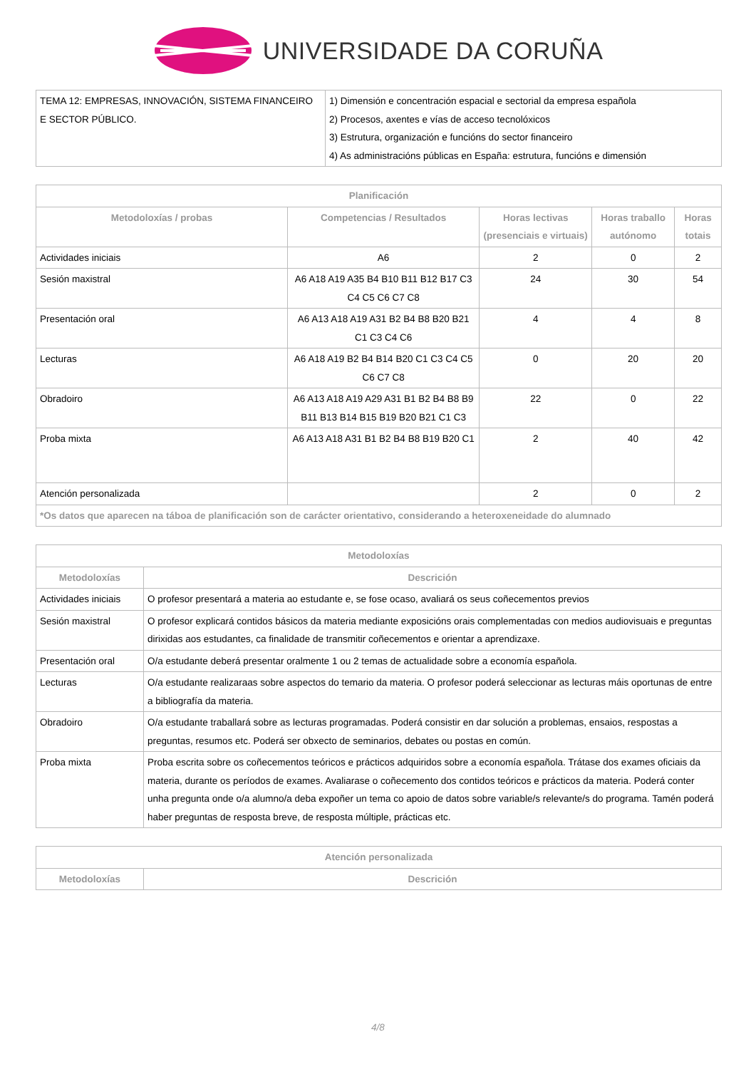UNIVERSIDADE DA CORUÑA
| TEMA 12: EMPRESAS, INNOVACIÓN, SISTEMA FINANCEIRO E SECTOR PÚBLICO. | 1) Dimensión e concentración espacial e sectorial da empresa española 2) Procesos, axentes e vías de acceso tecnolóxicos 3) Estrutura, organización e funcións do sector financeiro 4) As administracións públicas en España: estrutura, funcións e dimensión |
| Planificación | | | | |
| --- | --- | --- | --- | --- |
| Metodoloxías / probas | Competencias / Resultados | Horas lectivas (presenciais e virtuais) | Horas traballo autónomo | Horas totais |
| Actividades iniciais | A6 | 2 | 0 | 2 |
| Sesión maxistral | A6 A18 A19 A35 B4 B10 B11 B12 B17 C3 C4 C5 C6 C7 C8 | 24 | 30 | 54 |
| Presentación oral | A6 A13 A18 A19 A31 B2 B4 B8 B20 B21 C1 C3 C4 C6 | 4 | 4 | 8 |
| Lecturas | A6 A18 A19 B2 B4 B14 B20 C1 C3 C4 C5 C6 C7 C8 | 0 | 20 | 20 |
| Obradoiro | A6 A13 A18 A19 A29 A31 B1 B2 B4 B8 B9 B11 B13 B14 B15 B19 B20 B21 C1 C3 | 22 | 0 | 22 |
| Proba mixta | A6 A13 A18 A31 B1 B2 B4 B8 B19 B20 C1 | 2 | 40 | 42 |
| Atención personalizada | | 2 | 0 | 2 |
| *Os datos que aparecen na táboa de planificación son de carácter orientativo, considerando a heteroxeneidade do alumnado | | | | |
| Metodoloxías | |
| --- | --- |
| Metodoloxías | Descrición |
| Actividades iniciais | O profesor presentará a materia ao estudante e, se fose ocaso, avaliará os seus coñecementos previos |
| Sesión maxistral | O profesor explicará contidos básicos da materia mediante exposicións orais complementadas con medios audiovisuais e preguntas dirixidas aos estudantes, ca finalidade de transmitir coñecementos e orientar a aprendizaxe. |
| Presentación oral | O/a estudante deberá presentar oralmente 1 ou 2 temas de actualidade sobre a economía española. |
| Lecturas | O/a estudante realizaraas sobre aspectos do temario da materia. O profesor poderá seleccionar as lecturas máis oportunas de entre a bibliografía da materia. |
| Obradoiro | O/a estudante traballará sobre as lecturas programadas. Poderá consistir en dar solución a problemas, ensaios, respostas a preguntas, resumos etc. Poderá ser obxecto de seminarios, debates ou postas en común. |
| Proba mixta | Proba escrita sobre os coñecementos teóricos e prácticos adquiridos sobre a economía española. Trátase dos exames oficiais da materia, durante os períodos de exames. Avaliarase o coñecemento dos contidos teóricos e prácticos da materia. Poderá conter unha pregunta onde o/a alumno/a deba expoñer un tema co apoio de datos sobre variable/s relevante/s do programa. Tamén poderá haber preguntas de resposta breve, de resposta múltiple, prácticas etc. |
| Atención personalizada | |
| --- | --- |
| Metodoloxías | Descrición |
4/8